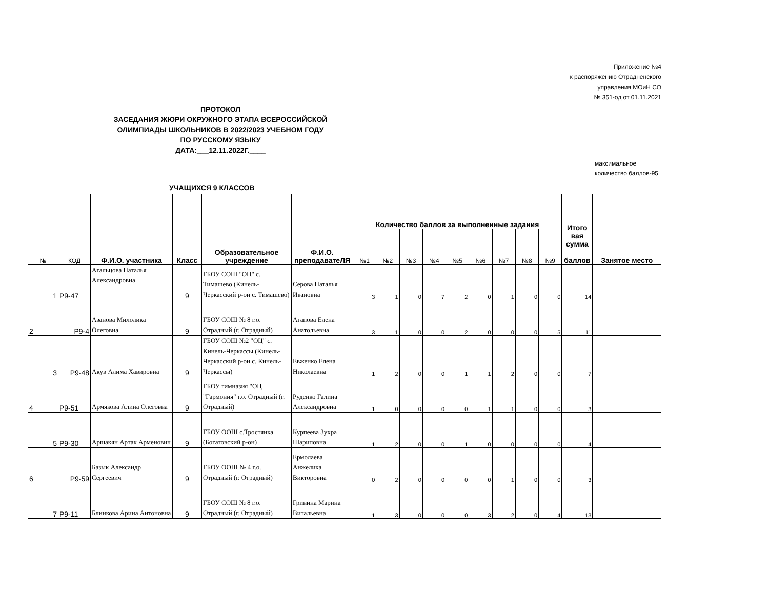Приложение №4
к распоряжению Отрадненского
управления МОиН СО
№ 351-од от 01.11.2021
ПРОТОКОЛ
ЗАСЕДАНИЯ ЖЮРИ ОКРУЖНОГО ЭТАПА ВСЕРОССИЙСКОЙ
ОЛИМПИАДЫ ШКОЛЬНИКОВ В 2022/2023 УЧЕБНОМ ГОДУ
ПО РУССКОМУ ЯЗЫКУ
ДАТА:___12.11.2022Г.____
максимальное количество баллов-95
УЧАЩИХСЯ 9 КЛАССОВ
| № | КОД | Ф.И.О. участника | Класс | Образовательное учреждение | Ф.И.О. преподаватеЛЯ | Количество баллов за выполненные задания | | | | | | | | | Итого вая сумма баллов | Занятое место |
| --- | --- | --- | --- | --- | --- | --- | --- | --- | --- | --- | --- | --- | --- | --- | --- | --- |
| | | | | | | №1 | №2 | №3 | №4 | №5 | №6 | №7 | №8 | №9 | | |
| 1 | Р9-47 | Агальцова Наталья Александровна | 9 | ГБОУ СОШ "ОЦ" с. Тимашево (Кинель-Черкасский р-он с. Тимашево) | Серова Наталья Ивановна | 3 | 1 | 0 | 7 | 2 | 0 | 1 | 0 | 0 | 14 | |
| 2 | Р9-4 | Азанова Милолика Олеговна | 9 | ГБОУ СОШ № 8 г.о. Отрадный (г. Отрадный) | Агапова Елена Анатольевна | 3 | 1 | 0 | 0 | 2 | 0 | 0 | 0 | 5 | 11 | |
| 3 | Р9-48 | Акув Алима Хавировна | 9 | ГБОУ СОШ №2 "ОЦ" с. Кинель-Черкассы (Кинель-Черкасский р-он с. Кинель-Черкассы) | Евженко Елена Николаевна | 1 | 2 | 0 | 0 | 1 | 1 | 2 | 0 | 0 | 7 | |
| 4 | Р9-51 | Армякова Алина Олеговна | 9 | ГБОУ гимназия "ОЦ "Гармония" г.о. Отрадный (г. Отрадный) | Руденко Галина Александровна | 1 | 0 | 0 | 0 | 0 | 1 | 1 | 0 | 0 | 3 | |
| 5 | Р9-30 | Аршакян Артак Арменович | 9 | ГБОУ ООШ с.Тростянка (Богатовский р-он) | Курпеева Зухра Шариповна | 1 | 2 | 0 | 0 | 1 | 0 | 0 | 0 | 0 | 4 | |
| 6 | Р9-59 | Базык Александр Сергеевич | 9 | ГБОУ ООШ № 4 г.о. Отрадный (г. Отрадный) | Ермолаева Анжелика Викторовна | 0 | 2 | 0 | 0 | 0 | 0 | 1 | 0 | 0 | 3 | |
| 7 | Р9-11 | Блинкова Арина Антоновна | 9 | ГБОУ СОШ № 8 г.о. Отрадный (г. Отрадный) | Гринина Марина Витальевна | 1 | 3 | 0 | 0 | 0 | 3 | 2 | 0 | 4 | 13 | |